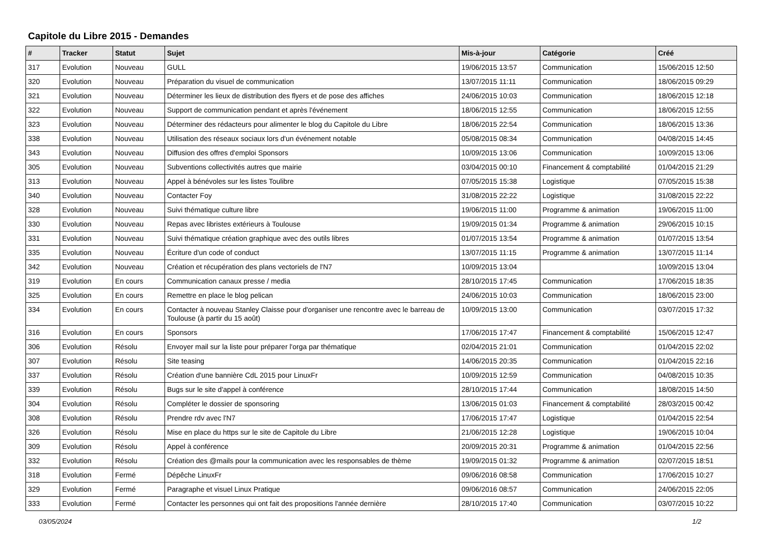Capitole du Libre 2015 - Demandes
| # | Tracker | Statut | Sujet | Mis-à-jour | Catégorie | Créé |
| --- | --- | --- | --- | --- | --- | --- |
| 317 | Evolution | Nouveau | GULL | 19/06/2015 13:57 | Communication | 15/06/2015 12:50 |
| 320 | Evolution | Nouveau | Préparation du visuel de communication | 13/07/2015 11:11 | Communication | 18/06/2015 09:29 |
| 321 | Evolution | Nouveau | Déterminer les lieux de distribution des flyers et de pose des affiches | 24/06/2015 10:03 | Communication | 18/06/2015 12:18 |
| 322 | Evolution | Nouveau | Support de communication pendant et après l'événement | 18/06/2015 12:55 | Communication | 18/06/2015 12:55 |
| 323 | Evolution | Nouveau | Déterminer des rédacteurs pour alimenter le blog du Capitole du Libre | 18/06/2015 22:54 | Communication | 18/06/2015 13:36 |
| 338 | Evolution | Nouveau | Utilisation des réseaux sociaux lors d'un événement notable | 05/08/2015 08:34 | Communication | 04/08/2015 14:45 |
| 343 | Evolution | Nouveau | Diffusion des offres d'emploi Sponsors | 10/09/2015 13:06 | Communication | 10/09/2015 13:06 |
| 305 | Evolution | Nouveau | Subventions collectivités autres que mairie | 03/04/2015 00:10 | Financement & comptabilité | 01/04/2015 21:29 |
| 313 | Evolution | Nouveau | Appel à bénévoles sur les listes Toulibre | 07/05/2015 15:38 | Logistique | 07/05/2015 15:38 |
| 340 | Evolution | Nouveau | Contacter Foy | 31/08/2015 22:22 | Logistique | 31/08/2015 22:22 |
| 328 | Evolution | Nouveau | Suivi thématique culture libre | 19/06/2015 11:00 | Programme & animation | 19/06/2015 11:00 |
| 330 | Evolution | Nouveau | Repas avec libristes extérieurs à Toulouse | 19/09/2015 01:34 | Programme & animation | 29/06/2015 10:15 |
| 331 | Evolution | Nouveau | Suivi thématique création graphique avec des outils libres | 01/07/2015 13:54 | Programme & animation | 01/07/2015 13:54 |
| 335 | Evolution | Nouveau | Écriture d'un code of conduct | 13/07/2015 11:15 | Programme & animation | 13/07/2015 11:14 |
| 342 | Evolution | Nouveau | Création et récupération des plans vectoriels de l'N7 | 10/09/2015 13:04 | | 10/09/2015 13:04 |
| 319 | Evolution | En cours | Communication canaux presse / media | 28/10/2015 17:45 | Communication | 17/06/2015 18:35 |
| 325 | Evolution | En cours | Remettre en place le blog pelican | 24/06/2015 10:03 | Communication | 18/06/2015 23:00 |
| 334 | Evolution | En cours | Contacter à nouveau Stanley Claisse pour d'organiser une rencontre avec le barreau de Toulouse (à partir du 15 août) | 10/09/2015 13:00 | Communication | 03/07/2015 17:32 |
| 316 | Evolution | En cours | Sponsors | 17/06/2015 17:47 | Financement & comptabilité | 15/06/2015 12:47 |
| 306 | Evolution | Résolu | Envoyer mail sur la liste pour préparer l'orga par thématique | 02/04/2015 21:01 | Communication | 01/04/2015 22:02 |
| 307 | Evolution | Résolu | Site teasing | 14/06/2015 20:35 | Communication | 01/04/2015 22:16 |
| 337 | Evolution | Résolu | Création d'une bannière CdL 2015 pour LinuxFr | 10/09/2015 12:59 | Communication | 04/08/2015 10:35 |
| 339 | Evolution | Résolu | Bugs sur le site d'appel à conférence | 28/10/2015 17:44 | Communication | 18/08/2015 14:50 |
| 304 | Evolution | Résolu | Compléter le dossier de sponsoring | 13/06/2015 01:03 | Financement & comptabilité | 28/03/2015 00:42 |
| 308 | Evolution | Résolu | Prendre rdv avec l'N7 | 17/06/2015 17:47 | Logistique | 01/04/2015 22:54 |
| 326 | Evolution | Résolu | Mise en place du https sur le site de Capitole du Libre | 21/06/2015 12:28 | Logistique | 19/06/2015 10:04 |
| 309 | Evolution | Résolu | Appel à conférence | 20/09/2015 20:31 | Programme & animation | 01/04/2015 22:56 |
| 332 | Evolution | Résolu | Création des @mails pour la communication avec les responsables de thème | 19/09/2015 01:32 | Programme & animation | 02/07/2015 18:51 |
| 318 | Evolution | Fermé | Dépêche LinuxFr | 09/06/2016 08:58 | Communication | 17/06/2015 10:27 |
| 329 | Evolution | Fermé | Paragraphe et visuel Linux Pratique | 09/06/2016 08:57 | Communication | 24/06/2015 22:05 |
| 333 | Evolution | Fermé | Contacter les personnes qui ont fait des propositions l'année dernière | 28/10/2015 17:40 | Communication | 03/07/2015 10:22 |
03/05/2024 1/2